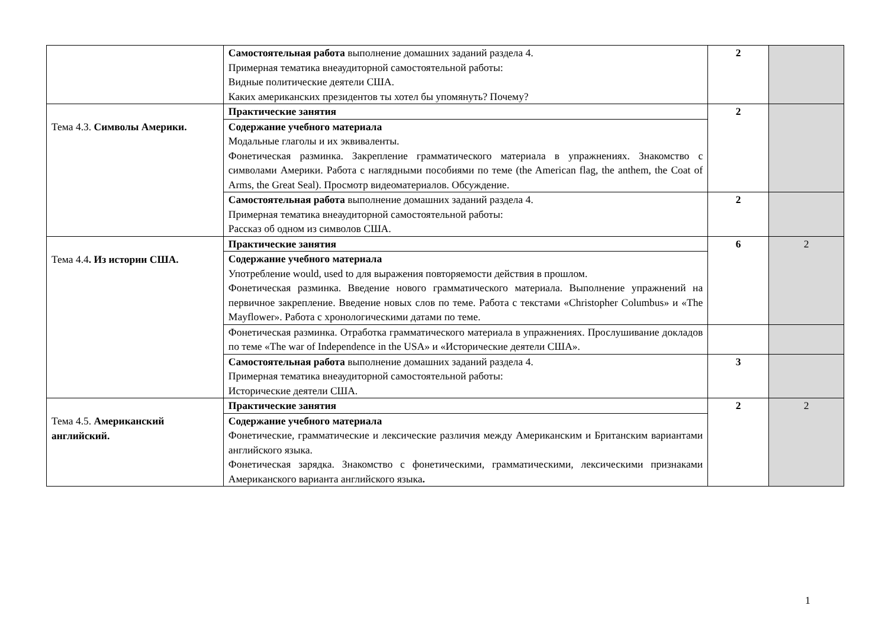| | Самостоятельная работа выполнение домашних заданий раздела 4. Примерная тематика внеаудиторной самостоятельной работы: Видные политические деятели США. Каких американских президентов ты хотел бы упомянуть? Почему? | 2 | |
| Тема 4.3. Символы Америки. | Практические занятия | 2 | |
| | Содержание учебного материала Модальные глаголы и их эквиваленты. Фонетическая разминка. Закрепление грамматического материала в упражнениях. Знакомство с символами Америки. Работа с наглядными пособиями по теме (the American flag, the anthem, the Coat of Arms, the Great Seal). Просмотр видеоматериалов. Обсуждение. | | |
| | Самостоятельная работа выполнение домашних заданий раздела 4. Примерная тематика внеаудиторной самостоятельной работы: Рассказ об одном из символов США. | 2 | |
| Тема 4.4 . Из истории США. | Практические занятия | 6 | 2 |
| | Содержание учебного материала Употребление would, used to для выражения повторяемости действия в прошлом. Фонетическая разминка. Введение нового грамматического материала. Выполнение упражнений на первичное закрепление. Введение новых слов по теме. Работа с текстами «Christopher Columbus» и «The Mayflower». Работа с хронологическими датами по теме. | | |
| | Фонетическая разминка. Отработка грамматического материала в упражнениях. Прослушивание докладов по теме «The war of Independence in the USA» и «Исторические деятели США». | | |
| | Самостоятельная работа выполнение домашних заданий раздела 4. Примерная тематика внеаудиторной самостоятельной работы: Исторические деятели США. | 3 | |
| Тема 4.5. Американский английский. | Практические занятия | 2 | 2 |
| | Содержание учебного материала Фонетические, грамматические и лексические различия между Американским и Британским вариантами английского языка. Фонетическая зарядка. Знакомство с фонетическими, грамматическими, лексическими признаками Американского варианта английского языка . | | |
1